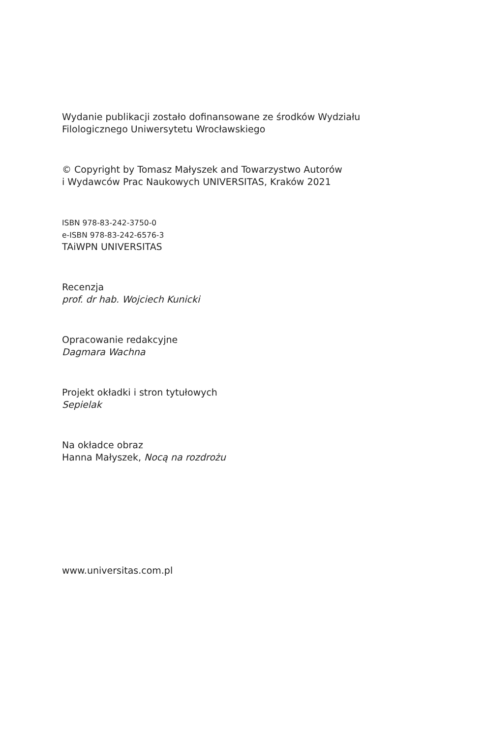Wydanie publikacji zostało dofinansowane ze środków Wydziału
Filologicznego Uniwersytetu Wrocławskiego
© Copyright by Tomasz Małyszek and Towarzystwo Autorów
i Wydawców Prac Naukowych UNIVERSITAS, Kraków 2021
ISBN 978-83-242-3750-0
e-ISBN 978-83-242-6576-3
TAiWPN UNIVERSITAS
Recenzja
prof. dr hab. Wojciech Kunicki
Opracowanie redakcyjne
Dagmara Wachna
Projekt okładki i stron tytułowych
Sepielak
Na okładce obraz
Hanna Małyszek, Nocą na rozdrożu
www.universitas.com.pl